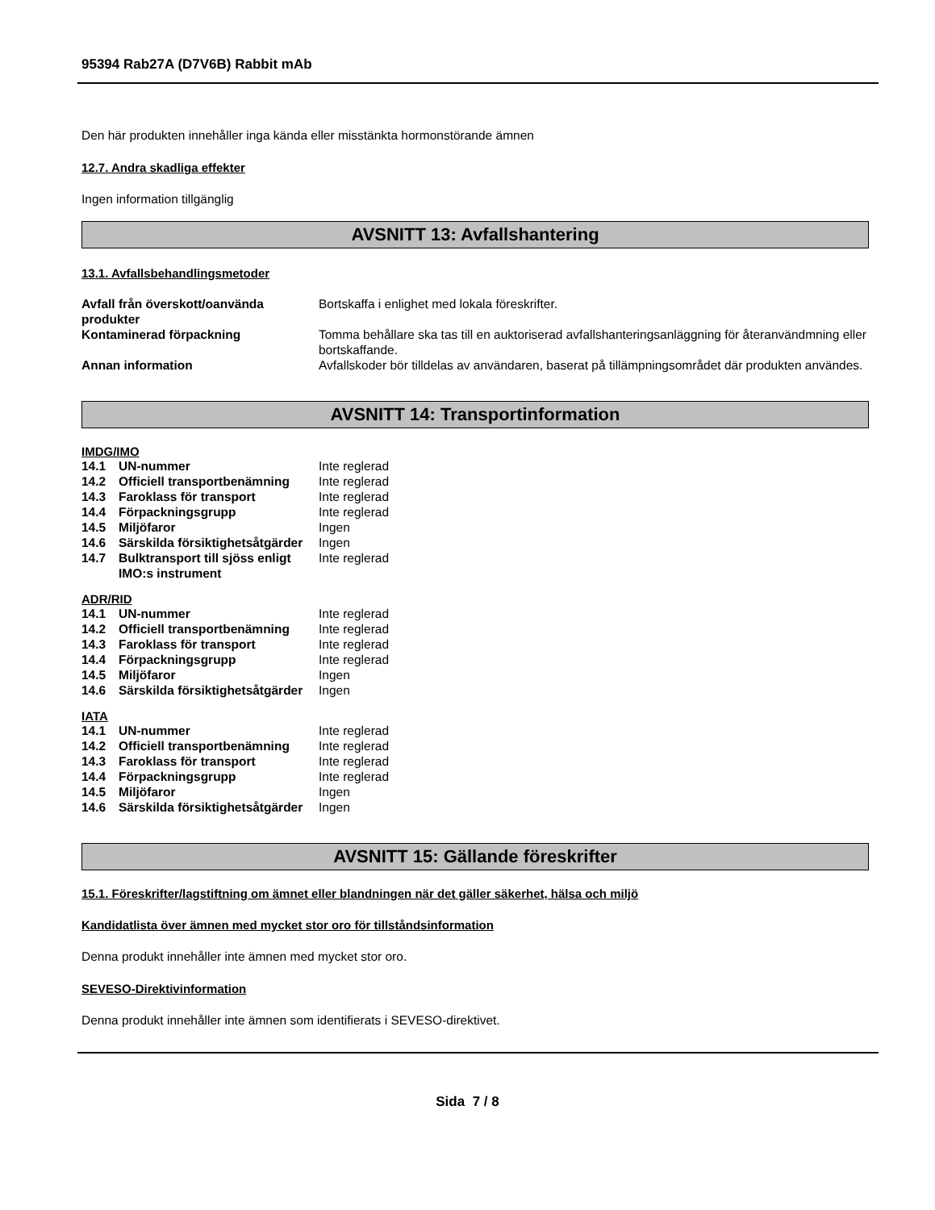95394 Rab27A (D7V6B) Rabbit mAb
Den här produkten innehåller inga kända eller misstänkta hormonstörande ämnen
12.7. Andra skadliga effekter
Ingen information tillgänglig
AVSNITT 13: Avfallshantering
13.1. Avfallsbehandlingsmetoder
| Avfall från överskott/oanvända produkter | Bortskaffa i enlighet med lokala föreskrifter. |
| Kontaminerad förpackning | Tomma behållare ska tas till en auktoriserad avfallshanteringsanläggning för återanvändmning eller bortskaffande. |
| Annan information | Avfallskoder bör tilldelas av användaren, baserat på tillämpningsområdet där produkten användes. |
AVSNITT 14: Transportinformation
IMDG/IMO
| 14.1 | UN-nummer | Inte reglerad |
| 14.2 | Officiell transportbenämning | Inte reglerad |
| 14.3 | Faroklass för transport | Inte reglerad |
| 14.4 | Förpackningsgrupp | Inte reglerad |
| 14.5 | Miljöfaror | Ingen |
| 14.6 | Särskilda försiktighetsåtgärder | Ingen |
| 14.7 | Bulktransport till sjöss enligt IMO:s instrument | Inte reglerad |
ADR/RID
| 14.1 | UN-nummer | Inte reglerad |
| 14.2 | Officiell transportbenämning | Inte reglerad |
| 14.3 | Faroklass för transport | Inte reglerad |
| 14.4 | Förpackningsgrupp | Inte reglerad |
| 14.5 | Miljöfaror | Ingen |
| 14.6 | Särskilda försiktighetsåtgärder | Ingen |
IATA
| 14.1 | UN-nummer | Inte reglerad |
| 14.2 | Officiell transportbenämning | Inte reglerad |
| 14.3 | Faroklass för transport | Inte reglerad |
| 14.4 | Förpackningsgrupp | Inte reglerad |
| 14.5 | Miljöfaror | Ingen |
| 14.6 | Särskilda försiktighetsåtgärder | Ingen |
AVSNITT 15: Gällande föreskrifter
15.1. Föreskrifter/lagstiftning om ämnet eller blandningen när det gäller säkerhet, hälsa och miljö
Kandidatlista över ämnen med mycket stor oro för tillståndsinformation
Denna produkt innehåller inte ämnen med mycket stor oro.
SEVESO-Direktivinformation
Denna produkt innehåller inte ämnen som identifierats i SEVESO-direktivet.
Sida 7 / 8